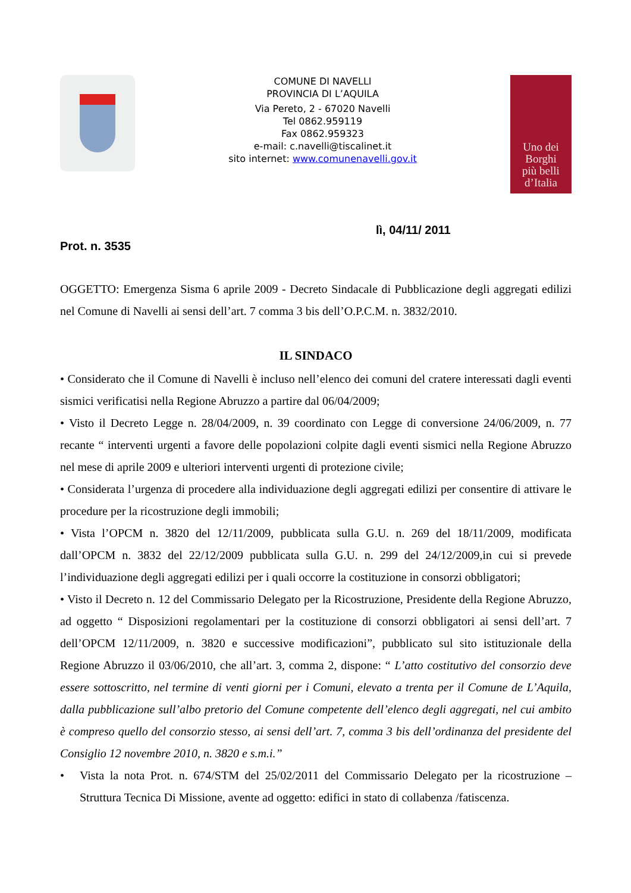COMUNE DI NAVELLI
PROVINCIA DI L’AQUILA
Via Pereto, 2 - 67020 Navelli
Tel 0862.959119
Fax 0862.959323
e-mail: c.navelli@tiscalinet.it
sito internet: www.comunenavelli.gov.it
Uno dei
Borghi
più belli
d’Italia
lì, 04/11/ 2011
Prot. n. 3535
OGGETTO: Emergenza Sisma 6 aprile 2009 - Decreto Sindacale di Pubblicazione degli aggregati edilizi nel Comune di Navelli ai sensi dell’art. 7 comma 3 bis dell’O.P.C.M. n. 3832/2010.
IL SINDACO
• Considerato che il Comune di Navelli è incluso nell’elenco dei comuni del cratere interessati dagli eventi sismici verificatisi nella Regione Abruzzo a partire dal 06/04/2009;
• Visto il Decreto Legge n. 28/04/2009, n. 39 coordinato con Legge di conversione 24/06/2009, n. 77 recante “ interventi urgenti a favore delle popolazioni colpite dagli eventi sismici nella Regione Abruzzo nel mese di aprile 2009 e ulteriori interventi urgenti di protezione civile;
• Considerata l’urgenza di procedere alla individuazione degli aggregati edilizi per consentire di attivare le procedure per la ricostruzione degli immobili;
• Vista l’OPCM n. 3820 del 12/11/2009, pubblicata sulla G.U. n. 269 del 18/11/2009, modificata dall’OPCM n. 3832 del 22/12/2009 pubblicata sulla G.U. n. 299 del 24/12/2009,in cui si prevede l’individuazione degli aggregati edilizi per i quali occorre la costituzione in consorzi obbligatori;
• Visto il Decreto n. 12 del Commissario Delegato per la Ricostruzione, Presidente della Regione Abruzzo, ad oggetto “ Disposizioni regolamentari per la costituzione di consorzi obbligatori ai sensi dell’art. 7 dell’OPCM 12/11/2009, n. 3820 e successive modificazioni”, pubblicato sul sito istituzionale della Regione Abruzzo il 03/06/2010, che all’art. 3, comma 2, dispone: “ L’atto costitutivo del consorzio deve essere sottoscritto, nel termine di venti giorni per i Comuni, elevato a trenta per il Comune de L’Aquila, dalla pubblicazione sull’albo pretorio del Comune competente dell’elenco degli aggregati, nel cui ambito è compreso quello del consorzio stesso, ai sensi dell’art. 7, comma 3 bis dell’ordinanza del presidente del Consiglio 12 novembre 2010, n. 3820 e s.m.i.”
• Vista la nota Prot. n. 674/STM del 25/02/2011 del Commissario Delegato per la ricostruzione – Struttura Tecnica Di Missione, avente ad oggetto: edifici in stato di collabenza /fatiscenza.